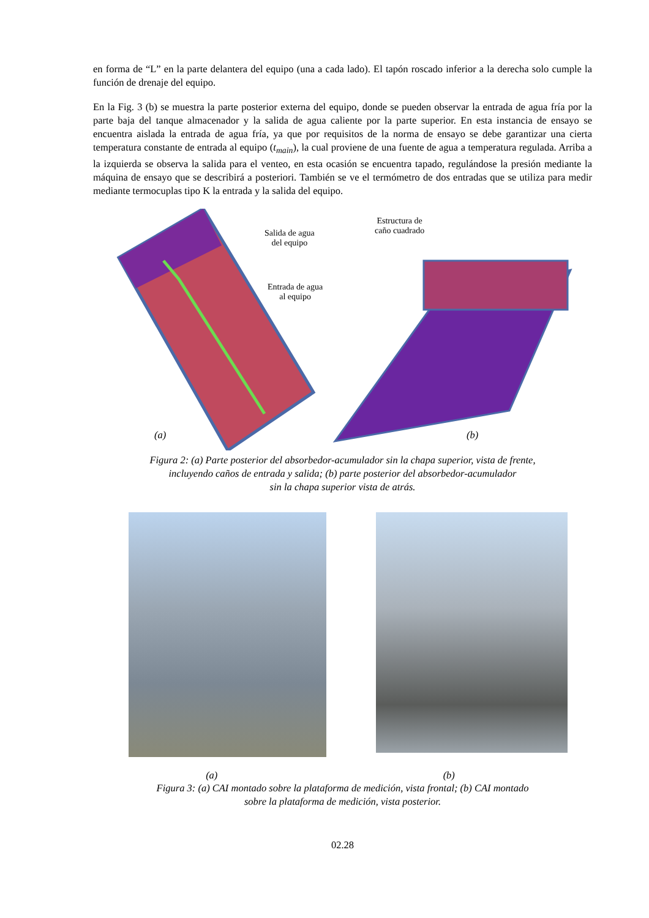en forma de “L” en la parte delantera del equipo (una a cada lado). El tapón roscado inferior a la derecha solo cumple la función de drenaje del equipo.
En la Fig. 3 (b) se muestra la parte posterior externa del equipo, donde se pueden observar la entrada de agua fría por la parte baja del tanque almacenador y la salida de agua caliente por la parte superior. En esta instancia de ensayo se encuentra aislada la entrada de agua fría, ya que por requisitos de la norma de ensayo se debe garantizar una cierta temperatura constante de entrada al equipo (t<sub>main</sub>), la cual proviene de una fuente de agua a temperatura regulada. Arriba a la izquierda se observa la salida para el venteo, en esta ocasión se encuentra tapado, regulándose la presión mediante la máquina de ensayo que se describirá a posteriori. También se ve el termómetro de dos entradas que se utiliza para medir mediante termocuplas tipo K la entrada y la salida del equipo.
Salida de agua
del equipo
Entrada de agua
al equipo
Estructura de
caño cuadrado
(a) (b)
Figura 2: (a) Parte posterior del absorbedor-acumulador sin la chapa superior, vista de frente,
incluyendo caños de entrada y salida; (b) parte posterior del absorbedor-acumulador
sin la chapa superior vista de atrás.
(a) (b)
Figura 3: (a) CAI montado sobre la plataforma de medición, vista frontal; (b) CAI montado
sobre la plataforma de medición, vista posterior.
02.28